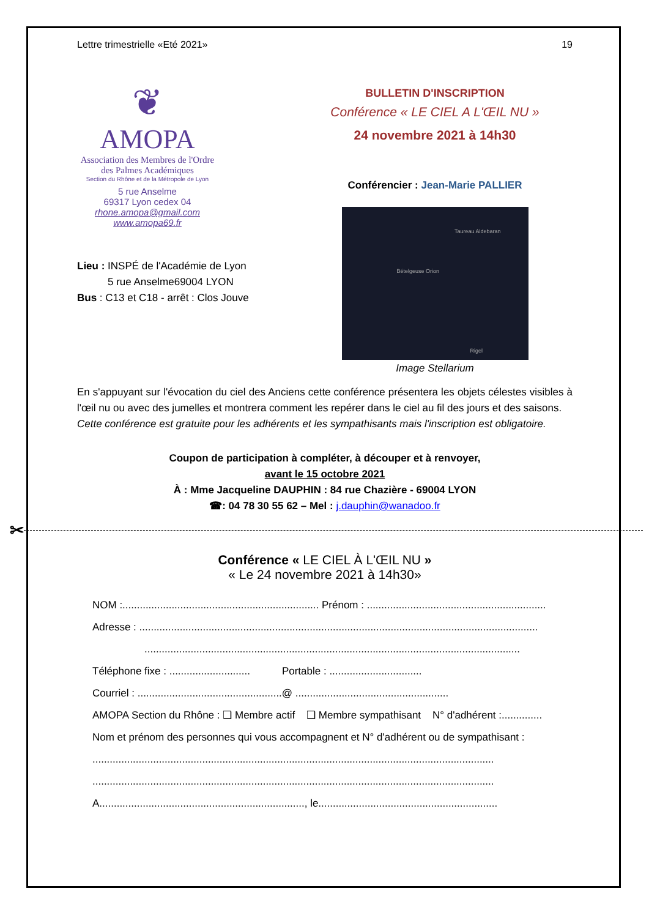Lettre trimestrielle «Eté 2021» 19
❦
AMOPA
Association des Membres de l'Ordre des Palmes Académiques
Section du Rhône et de la Métropole de Lyon
5 rue Anselme
69317 Lyon cedex 04
rhone.amopa@gmail.com
www.amopa69.fr
Lieu : INSPÉ de l'Académie de Lyon
5 rue Anselme69004 LYON
Bus : C13 et C18 - arrêt : Clos Jouve
BULLETIN D'INSCRIPTION
Conférence « LE CIEL A L'ŒIL NU »
24 novembre 2021 à 14h30
Conférencier : Jean-Marie PALLIER
Taureau Aldebaran
Bételgeuse Orion
Rigel
Image Stellarium
En s'appuyant sur l'évocation du ciel des Anciens cette conférence présentera les objets célestes visibles à l'œil nu ou avec des jumelles et montrera comment les repérer dans le ciel au fil des jours et des saisons.
Cette conférence est gratuite pour les adhérents et les sympathisants mais l'inscription est obligatoire.
Coupon de participation à compléter, à découper et à renvoyer,
avant le 15 octobre 2021
À : Mme Jacqueline DAUPHIN : 84 rue Chazière - 69004 LYON
☎: 04 78 30 55 62 – Mel : j.dauphin@wanadoo.fr
✂
Conférence « LE CIEL À L'ŒIL NU »
« Le 24 novembre 2021 à 14h30»
NOM :.................................................................... Prénom : ..............................................................
Adresse : ..........................................................................................................................................
..................................................................................................................................
Téléphone fixe : ............................ Portable : ................................
Courriel : ..................................................@ .....................................................
AMOPA Section du Rhône : ❑ Membre actif ❑ Membre sympathisant N° d'adhérent :..............
Nom et prénom des personnes qui vous accompagnent et N° d'adhérent ou de sympathisant :
...........................................................................................................................................
...........................................................................................................................................
A......................................................................., le..............................................................